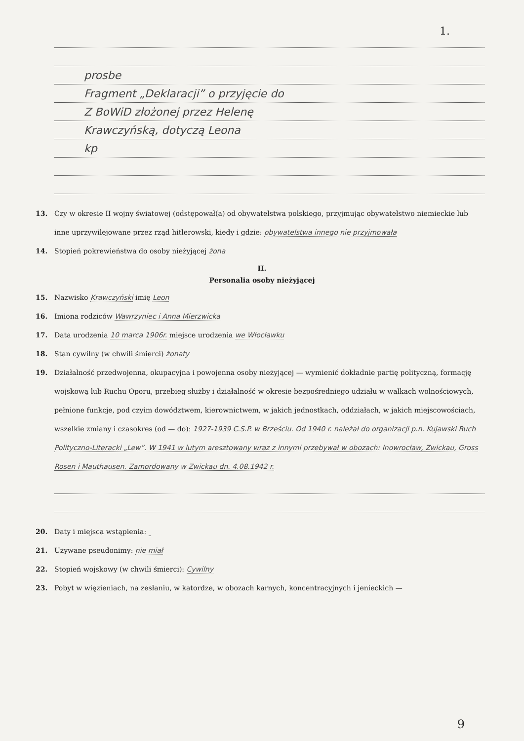1.
prosbe
Fragment „Deklaracji” o przyjęcie do
Z BoWiD złożonej przez Helenę
Krawczyńską, dotyczą Leona
kp
13. Czy w okresie II wojny światowej (odstępował(a) od obywatelstwa polskiego, przyjmując obywatelstwo niemieckie lub inne uprzywilejowane przez rząd hitlerowski, kiedy i gdzie: obywatelstwa innego nie przyjmowała
14. Stopień pokrewieństwa do osoby nieżyjącej żona
II.
Personalia osoby nieżyjącej
15. Nazwisko Krawczyński imię Leon
16. Imiona rodziców Wawrzyniec i Anna Mierzwicka
17. Data urodzenia 10 marca 1906r. miejsce urodzenia we Włocławku
18. Stan cywilny (w chwili śmierci) żonaty
19. Działalność przedwojenna, okupacyjna i powojenna osoby nieżyjącej — wymienić dokładnie partię polityczną, formację wojskową lub Ruchu Oporu, przebieg służby i działalność w okresie bezpośredniego udziału w walkach wolnościowych, pełnione funkcje, pod czyim dowództwem, kierownictwem, w jakich jednostkach, oddziałach, w jakich miejscowościach, wszelkie zmiany i czasokres (od — do): 1927-1939 C.S.P. w Brześciu. Od 1940 r. należał do organizacji p.n. Kujawski Ruch Polityczno-Literacki „Lew”. W 1941 w lutym aresztowany wraz z innymi przebywał w obozach: Inowrocław, Zwickau, Gross Rosen i Mauthausen. Zamordowany w Zwickau dn. 4.08.1942 r.
20. Daty i miejsca wstąpienia:
21. Używane pseudonimy: nie miał
22. Stopień wojskowy (w chwili śmierci): Cywilny
23. Pobyt w więzieniach, na zesłaniu, w katordze, w obozach karnych, koncentracyjnych i jenieckich —
9